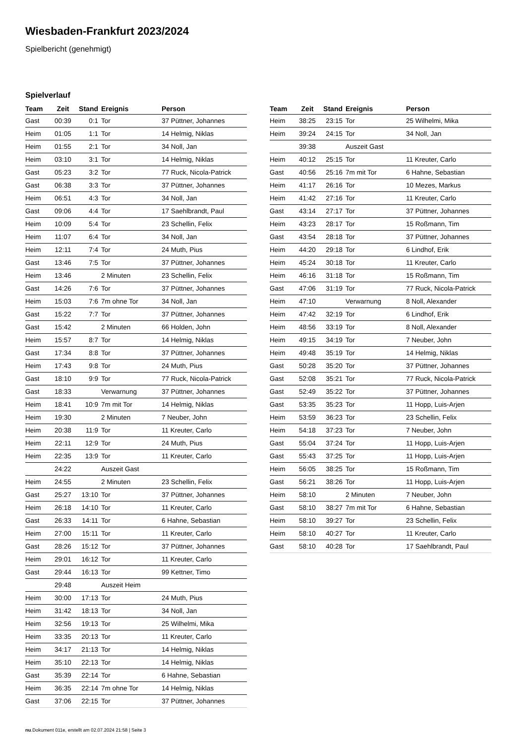Wiesbaden-Frankfurt 2023/2024
Spielbericht (genehmigt)
Spielverlauf
| Team | Zeit | Stand | Ereignis | Person |
| --- | --- | --- | --- | --- |
| Gast | 00:39 | 0:1 | Tor | 37 Püttner, Johannes |
| Heim | 01:05 | 1:1 | Tor | 14 Helmig, Niklas |
| Heim | 01:55 | 2:1 | Tor | 34 Noll, Jan |
| Heim | 03:10 | 3:1 | Tor | 14 Helmig, Niklas |
| Gast | 05:23 | 3:2 | Tor | 77 Ruck, Nicola-Patrick |
| Gast | 06:38 | 3:3 | Tor | 37 Püttner, Johannes |
| Heim | 06:51 | 4:3 | Tor | 34 Noll, Jan |
| Gast | 09:06 | 4:4 | Tor | 17 Saehlbrandt, Paul |
| Heim | 10:09 | 5:4 | Tor | 23 Schellin, Felix |
| Heim | 11:07 | 6:4 | Tor | 34 Noll, Jan |
| Heim | 12:11 | 7:4 | Tor | 24 Muth, Pius |
| Gast | 13:46 | 7:5 | Tor | 37 Püttner, Johannes |
| Heim | 13:46 | | 2 Minuten | 23 Schellin, Felix |
| Gast | 14:26 | 7:6 | Tor | 37 Püttner, Johannes |
| Heim | 15:03 | 7:6 | 7m ohne Tor | 34 Noll, Jan |
| Gast | 15:22 | 7:7 | Tor | 37 Püttner, Johannes |
| Gast | 15:42 | | 2 Minuten | 66 Holden, John |
| Heim | 15:57 | 8:7 | Tor | 14 Helmig, Niklas |
| Gast | 17:34 | 8:8 | Tor | 37 Püttner, Johannes |
| Heim | 17:43 | 9:8 | Tor | 24 Muth, Pius |
| Gast | 18:10 | 9:9 | Tor | 77 Ruck, Nicola-Patrick |
| Gast | 18:33 | | Verwarnung | 37 Püttner, Johannes |
| Heim | 18:41 | 10:9 | 7m mit Tor | 14 Helmig, Niklas |
| Heim | 19:30 | | 2 Minuten | 7 Neuber, John |
| Heim | 20:38 | 11:9 | Tor | 11 Kreuter, Carlo |
| Heim | 22:11 | 12:9 | Tor | 24 Muth, Pius |
| Heim | 22:35 | 13:9 | Tor | 11 Kreuter, Carlo |
| | 24:22 | | Auszeit Gast | |
| Heim | 24:55 | | 2 Minuten | 23 Schellin, Felix |
| Gast | 25:27 | 13:10 | Tor | 37 Püttner, Johannes |
| Heim | 26:18 | 14:10 | Tor | 11 Kreuter, Carlo |
| Gast | 26:33 | 14:11 | Tor | 6 Hahne, Sebastian |
| Heim | 27:00 | 15:11 | Tor | 11 Kreuter, Carlo |
| Gast | 28:26 | 15:12 | Tor | 37 Püttner, Johannes |
| Heim | 29:01 | 16:12 | Tor | 11 Kreuter, Carlo |
| Gast | 29:44 | 16:13 | Tor | 99 Kettner, Timo |
| | 29:48 | | Auszeit Heim | |
| Heim | 30:00 | 17:13 | Tor | 24 Muth, Pius |
| Heim | 31:42 | 18:13 | Tor | 34 Noll, Jan |
| Heim | 32:56 | 19:13 | Tor | 25 Wilhelmi, Mika |
| Heim | 33:35 | 20:13 | Tor | 11 Kreuter, Carlo |
| Heim | 34:17 | 21:13 | Tor | 14 Helmig, Niklas |
| Heim | 35:10 | 22:13 | Tor | 14 Helmig, Niklas |
| Gast | 35:39 | 22:14 | Tor | 6 Hahne, Sebastian |
| Heim | 36:35 | 22:14 | 7m ohne Tor | 14 Helmig, Niklas |
| Gast | 37:06 | 22:15 | Tor | 37 Püttner, Johannes |
| Team | Zeit | Stand | Ereignis | Person |
| --- | --- | --- | --- | --- |
| Heim | 38:25 | 23:15 | Tor | 25 Wilhelmi, Mika |
| Heim | 39:24 | 24:15 | Tor | 34 Noll, Jan |
| | 39:38 | | Auszeit Gast | |
| Heim | 40:12 | 25:15 | Tor | 11 Kreuter, Carlo |
| Gast | 40:56 | 25:16 | 7m mit Tor | 6 Hahne, Sebastian |
| Heim | 41:17 | 26:16 | Tor | 10 Mezes, Markus |
| Heim | 41:42 | 27:16 | Tor | 11 Kreuter, Carlo |
| Gast | 43:14 | 27:17 | Tor | 37 Püttner, Johannes |
| Heim | 43:23 | 28:17 | Tor | 15 Roßmann, Tim |
| Gast | 43:54 | 28:18 | Tor | 37 Püttner, Johannes |
| Heim | 44:20 | 29:18 | Tor | 6 Lindhof, Erik |
| Heim | 45:24 | 30:18 | Tor | 11 Kreuter, Carlo |
| Heim | 46:16 | 31:18 | Tor | 15 Roßmann, Tim |
| Gast | 47:06 | 31:19 | Tor | 77 Ruck, Nicola-Patrick |
| Heim | 47:10 | | Verwarnung | 8 Noll, Alexander |
| Heim | 47:42 | 32:19 | Tor | 6 Lindhof, Erik |
| Heim | 48:56 | 33:19 | Tor | 8 Noll, Alexander |
| Heim | 49:15 | 34:19 | Tor | 7 Neuber, John |
| Heim | 49:48 | 35:19 | Tor | 14 Helmig, Niklas |
| Gast | 50:28 | 35:20 | Tor | 37 Püttner, Johannes |
| Gast | 52:08 | 35:21 | Tor | 77 Ruck, Nicola-Patrick |
| Gast | 52:49 | 35:22 | Tor | 37 Püttner, Johannes |
| Gast | 53:35 | 35:23 | Tor | 11 Hopp, Luis-Arjen |
| Heim | 53:59 | 36:23 | Tor | 23 Schellin, Felix |
| Heim | 54:18 | 37:23 | Tor | 7 Neuber, John |
| Gast | 55:04 | 37:24 | Tor | 11 Hopp, Luis-Arjen |
| Gast | 55:43 | 37:25 | Tor | 11 Hopp, Luis-Arjen |
| Heim | 56:05 | 38:25 | Tor | 15 Roßmann, Tim |
| Gast | 56:21 | 38:26 | Tor | 11 Hopp, Luis-Arjen |
| Heim | 58:10 | | 2 Minuten | 7 Neuber, John |
| Gast | 58:10 | 38:27 | 7m mit Tor | 6 Hahne, Sebastian |
| Heim | 58:10 | 39:27 | Tor | 23 Schellin, Felix |
| Heim | 58:10 | 40:27 | Tor | 11 Kreuter, Carlo |
| Gast | 58:10 | 40:28 | Tor | 17 Saehlbrandt, Paul |
nu.Dokument 011e, erstellt am 02.07.2024 21:58 | Seite 3